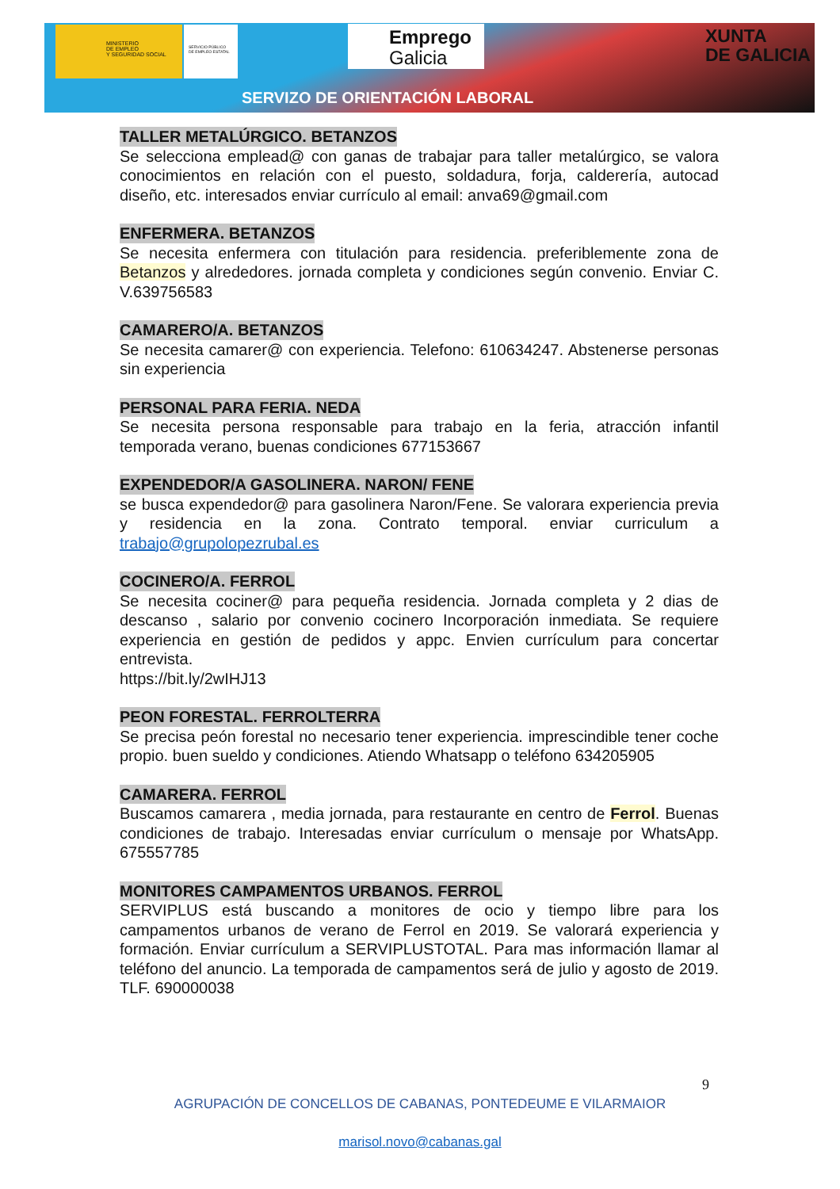MINISTERIO
DE EMPLEO
Y SEGURIDAD SOCIAL
SERVICIO PÚBLICO
DE EMPLEO ESTATAL
Emprego
Galicia
XUNTA
DE GALICIA
SERVIZO DE ORIENTACIÓN LABORAL
TALLER METALÚRGICO. BETANZOS
Se selecciona emplead@ con ganas de trabajar para taller metalúrgico, se valora conocimientos en relación con el puesto, soldadura, forja, calderería, autocad diseño, etc. interesados enviar currículo al email: anva69@gmail.com
ENFERMERA. BETANZOS
Se necesita enfermera con titulación para residencia. preferiblemente zona de Betanzos y alrededores. jornada completa y condiciones según convenio. Enviar C. V.639756583
CAMARERO/A. BETANZOS
Se necesita camarer@ con experiencia. Telefono: 610634247. Abstenerse personas sin experiencia
PERSONAL PARA FERIA. NEDA
Se necesita persona responsable para trabajo en la feria, atracción infantil temporada verano, buenas condiciones 677153667
EXPENDEDOR/A GASOLINERA. NARON/ FENE
se busca expendedor@ para gasolinera Naron/Fene. Se valorara experiencia previa y residencia en la zona. Contrato temporal. enviar curriculum a trabajo@grupolopezrubal.es
COCINERO/A. FERROL
Se necesita cociner@ para pequeña residencia. Jornada completa y 2 dias de descanso , salario por convenio cocinero Incorporación inmediata. Se requiere experiencia en gestión de pedidos y appc. Envien currículum para concertar entrevista.
https://bit.ly/2wIHJ13
PEON FORESTAL. FERROLTERRA
Se precisa peón forestal no necesario tener experiencia. imprescindible tener coche propio. buen sueldo y condiciones. Atiendo Whatsapp o teléfono 634205905
CAMARERA. FERROL
Buscamos camarera , media jornada, para restaurante en centro de Ferrol. Buenas condiciones de trabajo. Interesadas enviar currículum o mensaje por WhatsApp. 675557785
MONITORES CAMPAMENTOS URBANOS. FERROL
SERVIPLUS está buscando a monitores de ocio y tiempo libre para los campamentos urbanos de verano de Ferrol en 2019. Se valorará experiencia y formación. Enviar currículum a SERVIPLUSTOTAL. Para mas información llamar al teléfono del anuncio. La temporada de campamentos será de julio y agosto de 2019. TLF. 690000038
9
AGRUPACIÓN DE CONCELLOS DE CABANAS, PONTEDEUME E VILARMAIOR
marisol.novo@cabanas.gal